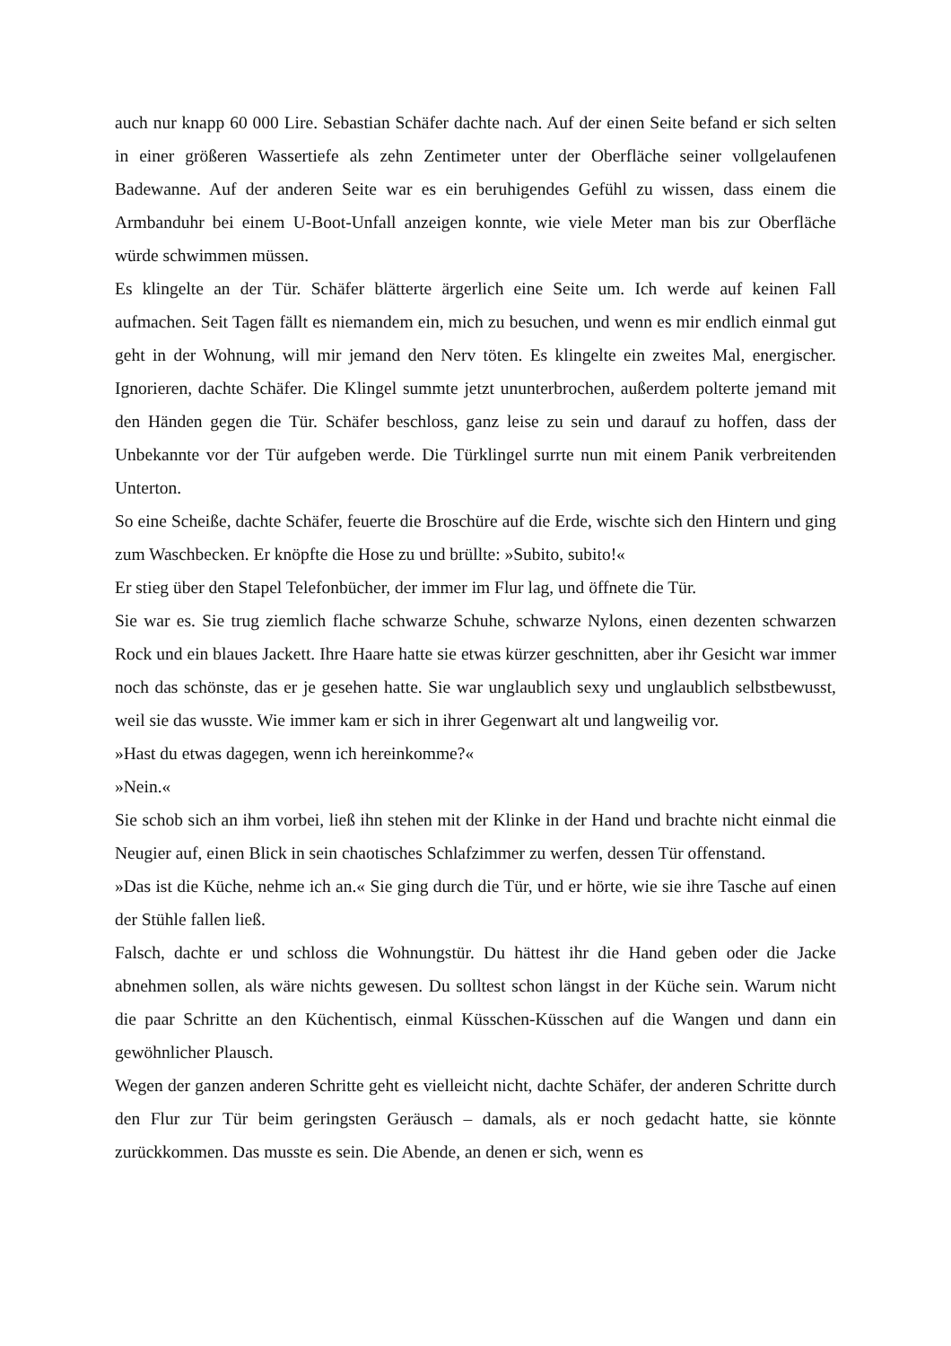auch nur knapp 60 000 Lire. Sebastian Schäfer dachte nach. Auf der einen Seite befand er sich selten in einer größeren Wassertiefe als zehn Zentimeter unter der Oberfläche seiner vollgelaufenen Badewanne. Auf der anderen Seite war es ein beruhigendes Gefühl zu wissen, dass einem die Armbanduhr bei einem U-Boot-Unfall anzeigen konnte, wie viele Meter man bis zur Oberfläche würde schwimmen müssen.
Es klingelte an der Tür. Schäfer blätterte ärgerlich eine Seite um. Ich werde auf keinen Fall aufmachen. Seit Tagen fällt es niemandem ein, mich zu besuchen, und wenn es mir endlich einmal gut geht in der Wohnung, will mir jemand den Nerv töten. Es klingelte ein zweites Mal, energischer. Ignorieren, dachte Schäfer. Die Klingel summte jetzt ununterbrochen, außerdem polterte jemand mit den Händen gegen die Tür. Schäfer beschloss, ganz leise zu sein und darauf zu hoffen, dass der Unbekannte vor der Tür aufgeben werde. Die Türklingel surrte nun mit einem Panik verbreitenden Unterton.
So eine Scheiße, dachte Schäfer, feuerte die Broschüre auf die Erde, wischte sich den Hintern und ging zum Waschbecken. Er knöpfte die Hose zu und brüllte: »Subito, subito!«
Er stieg über den Stapel Telefonbücher, der immer im Flur lag, und öffnete die Tür.
Sie war es. Sie trug ziemlich flache schwarze Schuhe, schwarze Nylons, einen dezenten schwarzen Rock und ein blaues Jackett. Ihre Haare hatte sie etwas kürzer geschnitten, aber ihr Gesicht war immer noch das schönste, das er je gesehen hatte. Sie war unglaublich sexy und unglaublich selbstbewusst, weil sie das wusste. Wie immer kam er sich in ihrer Gegenwart alt und langweilig vor.
»Hast du etwas dagegen, wenn ich hereinkomme?«
»Nein.«
Sie schob sich an ihm vorbei, ließ ihn stehen mit der Klinke in der Hand und brachte nicht einmal die Neugier auf, einen Blick in sein chaotisches Schlafzimmer zu werfen, dessen Tür offenstand.
»Das ist die Küche, nehme ich an.« Sie ging durch die Tür, und er hörte, wie sie ihre Tasche auf einen der Stühle fallen ließ.
Falsch, dachte er und schloss die Wohnungstür. Du hättest ihr die Hand geben oder die Jacke abnehmen sollen, als wäre nichts gewesen. Du solltest schon längst in der Küche sein. Warum nicht die paar Schritte an den Küchentisch, einmal Küsschen-Küsschen auf die Wangen und dann ein gewöhnlicher Plausch.
Wegen der ganzen anderen Schritte geht es vielleicht nicht, dachte Schäfer, der anderen Schritte durch den Flur zur Tür beim geringsten Geräusch – damals, als er noch gedacht hatte, sie könnte zurückkommen. Das musste es sein. Die Abende, an denen er sich, wenn es